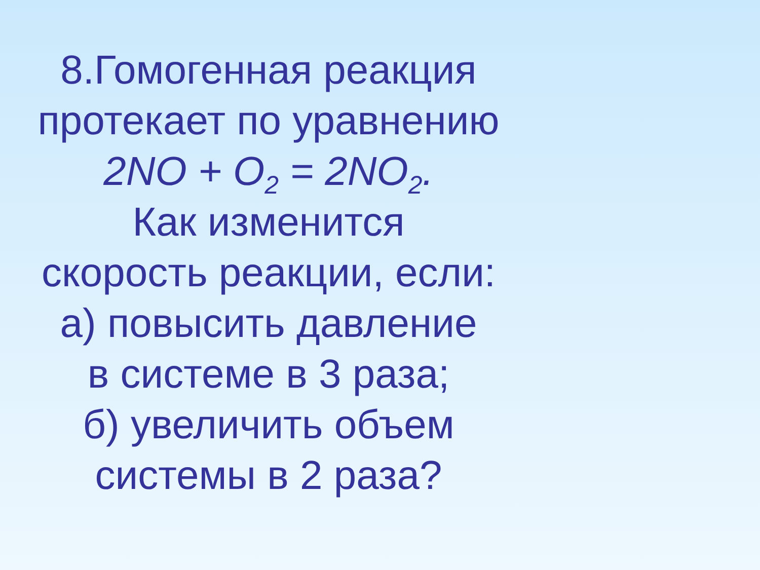8.Гомогенная реакция
протекает по уравнению
2NO + O<sub>2</sub> = 2NO<sub>2</sub>.
Как изменится
скорость реакции, если:
а) повысить давление
в системе в 3 раза;
б) увеличить объем
системы в 2 раза?